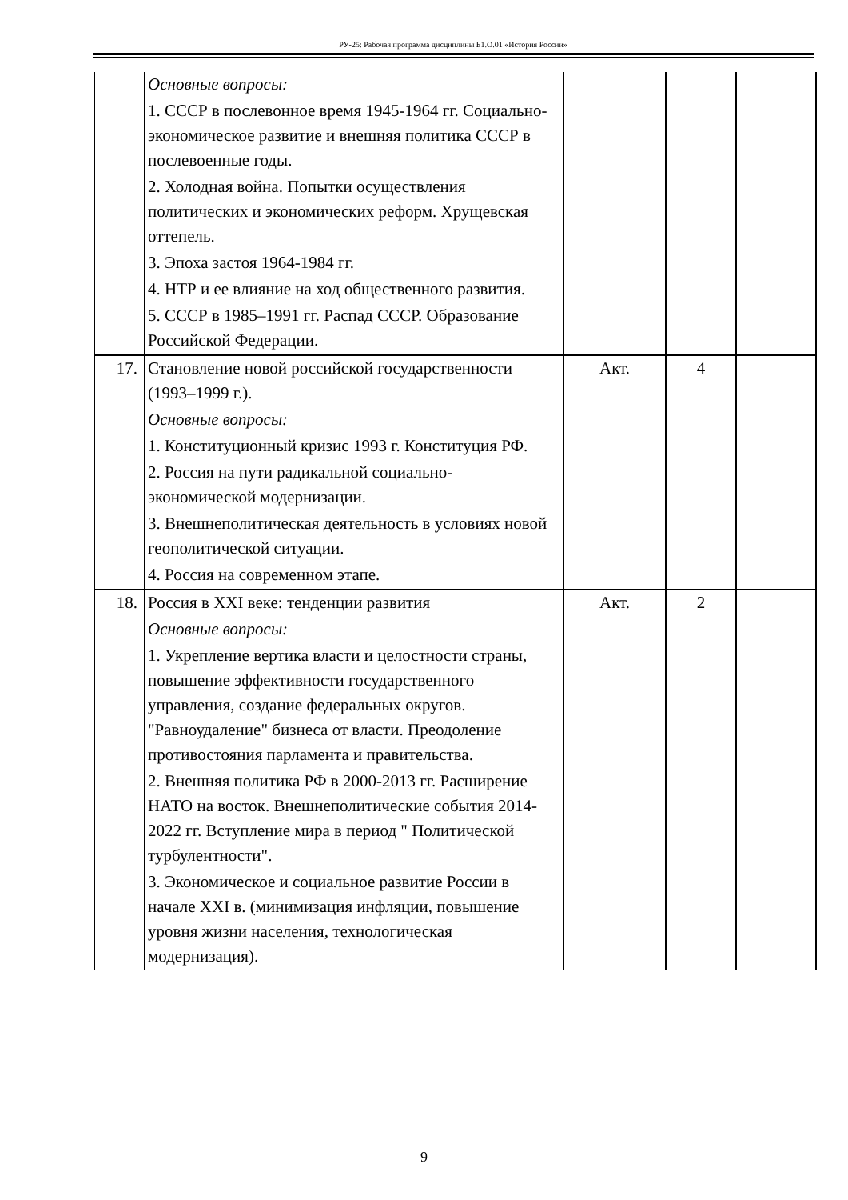РУ-25: Рабочая программа дисциплины Б1.О.01 «История России»
| | Основные вопросы: 1. СССР в послевонное время 1945-1964 гг. Социально-экономическое развитие и внешняя политика СССР в послевоенные годы. 2. Холодная война. Попытки осуществления политических и экономических реформ. Хрущевская оттепель. 3. Эпоха застоя 1964-1984 гг. 4. НТР и ее влияние на ход общественного развития. 5. СССР в 1985–1991 гг. Распад СССР. Образование Российской Федерации. | | | |
| 17. | Становление новой российской государственности (1993–1999 г.). Основные вопросы: 1. Конституционный кризис 1993 г. Конституция РФ. 2. Россия на пути радикальной социально-экономической модернизации. 3. Внешнеполитическая деятельность в условиях новой геополитической ситуации. 4. Россия на современном этапе. | Акт. | 4 | |
| 18. | Россия в XXI веке: тенденции развития Основные вопросы: 1. Укрепление вертика власти и целостности страны, повышение эффективности государственного управления, создание федеральных округов. "Равноудаление" бизнеса от власти. Преодоление противостояния парламента и правительства. 2. Внешняя политика РФ в 2000-2013 гг. Расширение НАТО на восток. Внешнеполитические события 2014-2022 гг. Вступление мира в период " Политической турбулентности". 3. Экономическое и социальное развитие России в начале XXI в. (минимизация инфляции, повышение уровня жизни населения, технологическая модернизация). | Акт. | 2 | |
9